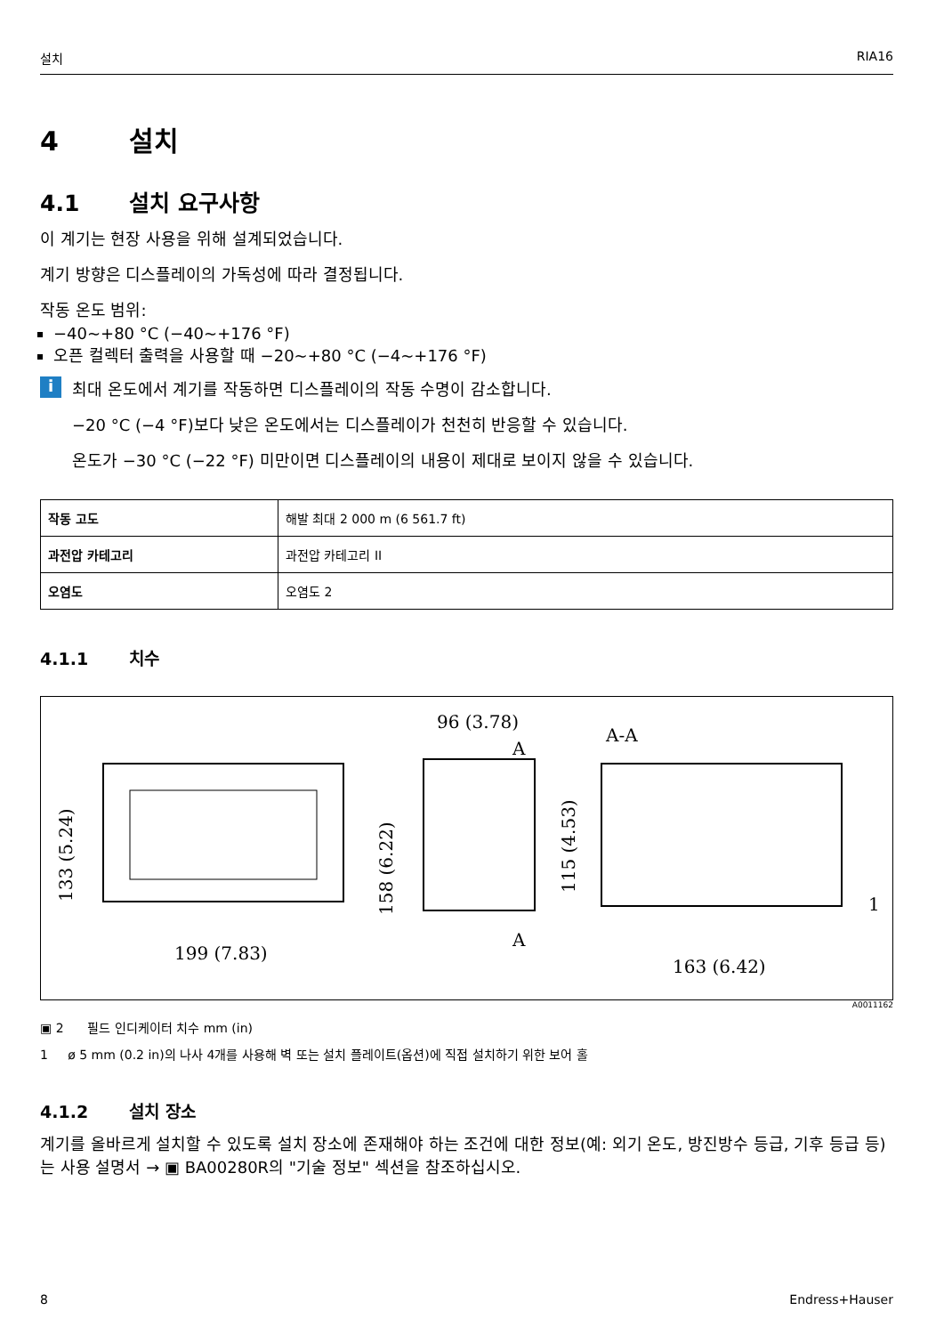설치 RIA16
4 설치
4.1 설치 요구사항
이 계기는 현장 사용을 위해 설계되었습니다.
계기 방향은 디스플레이의 가독성에 따라 결정됩니다.
작동 온도 범위:
−40~+80 °C (−40~+176 °F)
오픈 컬렉터 출력을 사용할 때 −20~+80 °C (−4~+176 °F)
i
최대 온도에서 계기를 작동하면 디스플레이의 작동 수명이 감소합니다.
−20 °C (−4 °F)보다 낮은 온도에서는 디스플레이가 천천히 반응할 수 있습니다.
온도가 −30 °C (−22 °F) 미만이면 디스플레이의 내용이 제대로 보이지 않을 수 있습니다.
| 작동 고도 | 해발 최대 2 000 m (6 561.7 ft) |
| 과전압 카테고리 | 과전압 카테고리 II |
| 오염도 | 오염도 2 |
4.1.1 치수
199 (7.83)
133 (5.24)
96 (3.78)
158 (6.22)
A
A
A-A
115 (4.53)
1
163 (6.42)
A0011162
▣ 2 필드 인디케이터 치수 mm (in)
1 ø 5 mm (0.2 in)의 나사 4개를 사용해 벽 또는 설치 플레이트(옵션)에 직접 설치하기 위한 보어 홀
4.1.2 설치 장소
계기를 올바르게 설치할 수 있도록 설치 장소에 존재해야 하는 조건에 대한 정보(예: 외기 온도, 방진방수 등급, 기후 등급 등)는 사용 설명서 → ▣ BA00280R의 "기술 정보" 섹션을 참조하십시오.
8 Endress+Hauser